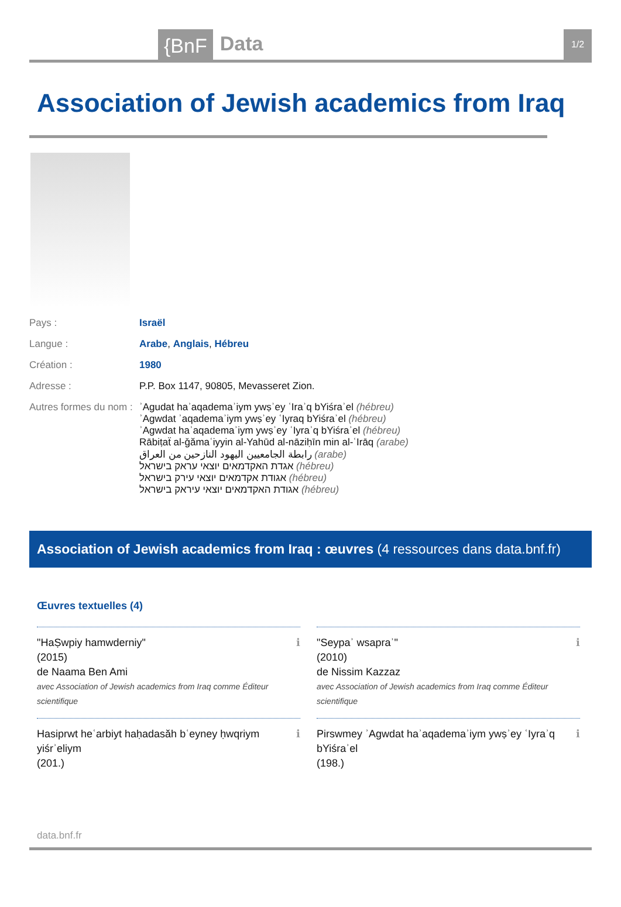{BnF Data 1/2
Association of Jewish academics from Iraq
| Pays : | Israël |
| Langue : | Arabe , Anglais , Hébreu |
| Création : | 1980 |
| Adresse : | P.P. Box 1147, 90805, Mevasseret Zion. |
| Autres formes du nom : | ʾAgudat haʾaqademaʾiym ywṣʾey ʿIraʾq bYiśraʾel (hébreu) ʾAgwdat ʾaqademaʾiym ywṣʾey ʿIyraq bYiśraʾel (hébreu) ʾAgwdat haʾaqademaʾiym ywṣʾey ʿIyraʾq bYiśraʾel (hébreu) Rābiṭaẗ al-ǧămaʿiyyin al-Yahūd al-nāziḥīn min al-ʿIrāq (arabe) رابطة الجامعيين اليهود النازحين من العراق (arabe) אגדת האקדמאים יוצאי עראק בישראל (hébreu) אגודת אקדמאים יוצאי עירק בישראל (hébreu) אגודת האקדמאים יוצאי עיראק בישראל (hébreu) |
Association of Jewish academics from Iraq : œuvres (4 ressources dans data.bnf.fr)
Œuvres textuelles (4)
ℹ "HaṢwpiy hamwderniy"
(2015)
de Naama Ben Ami
avec Association of Jewish academics from Iraq comme Éditeur scientifique
ℹ "Seypaʾ wsapraʾ"
(2010)
de Nissim Kazzaz
avec Association of Jewish academics from Iraq comme Éditeur scientifique
ℹ Hasiprwt heʿarbiyt haḥadasăh bʿeyney ḥwqriym yiśrʾeliym
(201.)
ℹ Pirswmey ʾAgwdat haʾaqademaʾiym ywṣʾey ʿIyraʾq bYiśraʾel
(198.)
data.bnf.fr